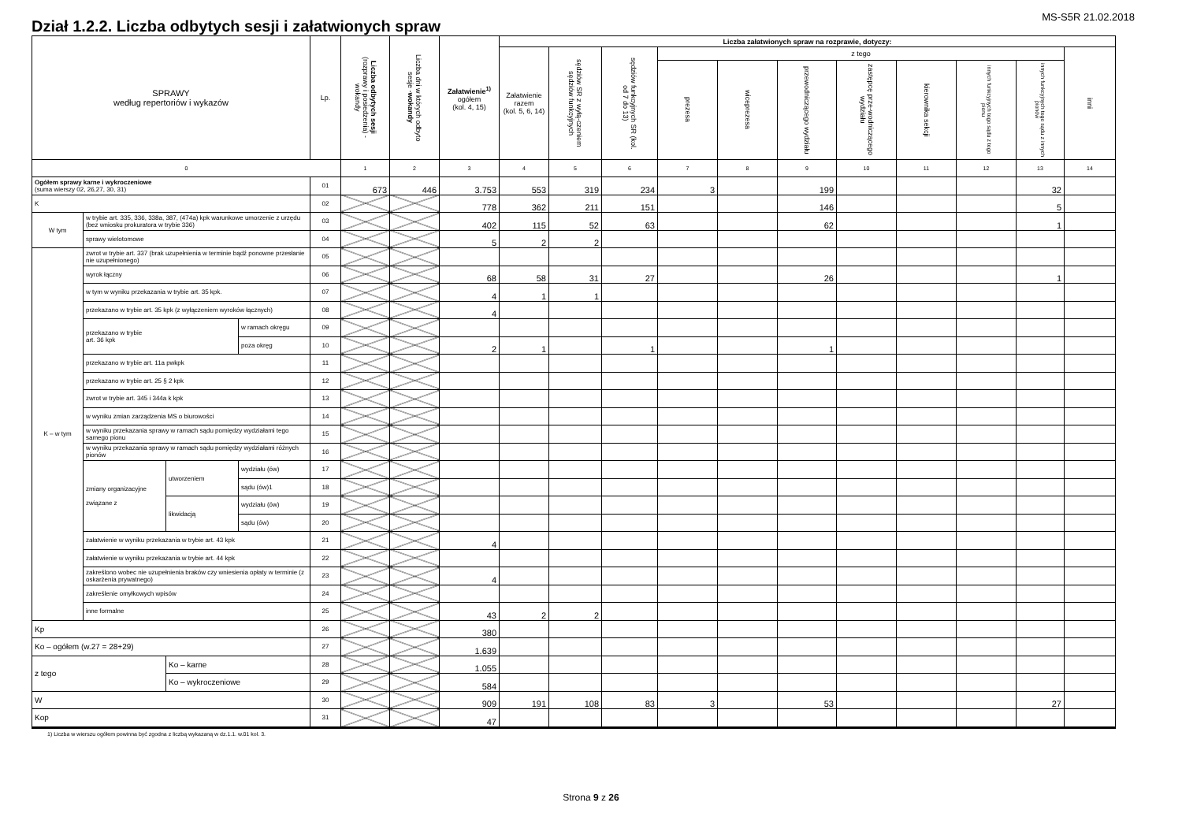Dział 1.2.2. Liczba odbytych sesji i załatwionych spraw
MS-S5R 21.02.2018
| SPRAWY według repertoriów i wykazów | | | | Lp. | Liczba odbytych sesji (rozprawy i posiedzenia) - wokandy | Liczba dni w których odbyto sesje - wokandy | Załatwienie<sup>1)</sup> ogółem (kol. 4, 15) | Liczba załatwionych spraw na rozprawie, dotyczy: | | | | | | | | | | |
| --- | --- | --- | --- | --- | --- | --- | --- | --- | --- | --- | --- | --- | --- | --- | --- | --- | --- | --- |
| | | | | | | | | Załatwienie razem (kol. 5, 6, 14) | sędziów SR z wyłą-czeniem sędziów funkcyjnych | sędziów funkcyjnych SR (kol. od 7 do 13) | z tego | | | | | | | inni |
| | | | | | | | | | | | prezesa | wiceprezesa | przewodniczącego wydziału | zastępcę prze-wodniczącego wydziału | kierownika sekcji | innych funkcyjnych tego sądu z tego pionu | innych funkcyjnych tego sądu z innych pionów | |
| 0 | | | | | 1 | 2 | 3 | 4 | 5 | 6 | 7 | 8 | 9 | 10 | 11 | 12 | 13 | 14 |
| Ogółem sprawy karne i wykroczeniowe (suma wierszy 02, 26,27, 30, 31) | | | | 01 | 673 | 446 | 3.753 | 553 | 319 | 234 | 3 | | 199 | | | | 32 | |
| K | | | | 02 | | | 778 | 362 | 211 | 151 | | | 146 | | | | 5 | |
| W tym | w trybie art. 335, 336, 338a, 387, (474a) kpk warunkowe umorzenie z urzędu (bez wniosku prokuratora w trybie 336) | | | 03 | | | 402 | 115 | 52 | 63 | | | 62 | | | | 1 | |
| | sprawy wielotomowe | | | 04 | | | 5 | 2 | 2 | | | | | | | | | |
| K – w tym | zwrot w trybie art. 337 (brak uzupełnienia w terminie bądź ponowne przesłanie nie uzupełnionego) | | | 05 | | | | | | | | | | | | | | |
| | wyrok łączny | | | 06 | | | 68 | 58 | 31 | 27 | | | 26 | | | | 1 | |
| | w tym w wyniku przekazania w trybie art. 35 kpk. | | | 07 | | | 4 | 1 | 1 | | | | | | | | | |
| | przekazano w trybie art. 35 kpk (z wyłączeniem wyroków łącznych) | | | 08 | | | 4 | | | | | | | | | | | |
| | przekazano w trybie art. 36 kpk | | w ramach okręgu | 09 | | | | | | | | | | | | | | |
| | | | poza okręg | 10 | | | 2 | 1 | | 1 | | | 1 | | | | | |
| | przekazano w trybie art. 11a pwkpk | | | 11 | | | | | | | | | | | | | | |
| | przekazano w trybie art. 25 § 2 kpk | | | 12 | | | | | | | | | | | | | | |
| | zwrot w trybie art. 345 i 344a k kpk | | | 13 | | | | | | | | | | | | | | |
| | w wyniku zmian zarządzenia MS o biurowości | | | 14 | | | | | | | | | | | | | | |
| | w wyniku przekazania sprawy w ramach sądu pomiędzy wydziałami tego samego pionu | | | 15 | | | | | | | | | | | | | | |
| | w wyniku przekazania sprawy w ramach sądu pomiędzy wydziałami różnych pionów | | | 16 | | | | | | | | | | | | | | |
| | zmiany organizacyjne związane z | utworzeniem | wydziału (ów) | 17 | | | | | | | | | | | | | | |
| | | | sądu (ów)1 | 18 | | | | | | | | | | | | | | |
| | | likwidacją | wydziału (ów) | 19 | | | | | | | | | | | | | | |
| | | | sądu (ów) | 20 | | | | | | | | | | | | | | |
| | załatwienie w wyniku przekazania w trybie art. 43 kpk | | | 21 | | | 4 | | | | | | | | | | | |
| | załatwienie w wyniku przekazania w trybie art. 44 kpk | | | 22 | | | | | | | | | | | | | | |
| | zakreślono wobec nie uzupełnienia braków czy wniesienia opłaty w terminie (z oskarżenia prywatnego) | | | 23 | | | 4 | | | | | | | | | | | |
| | zakreślenie omyłkowych wpisów | | | 24 | | | | | | | | | | | | | | |
| | inne formalne | | | 25 | | | 43 | 2 | 2 | | | | | | | | | |
| Kp | | | | 26 | | | 380 | | | | | | | | | | | |
| Ko – ogółem (w.27 = 28+29) | | | | 27 | | | 1.639 | | | | | | | | | | | |
| z tego | | Ko – karne | | 28 | | | 1.055 | | | | | | | | | | | |
| | | Ko – wykroczeniowe | | 29 | | | 584 | | | | | | | | | | | |
| W | | | | 30 | | | 909 | 191 | 108 | 83 | 3 | | 53 | | | | 27 | |
| Kop | | | | 31 | | | 47 | | | | | | | | | | | |
1) Liczba w wierszu ogółem powinna być zgodna z liczbą wykazaną w dz.1.1. w.01 kol. 3.
Strona 9 z 26